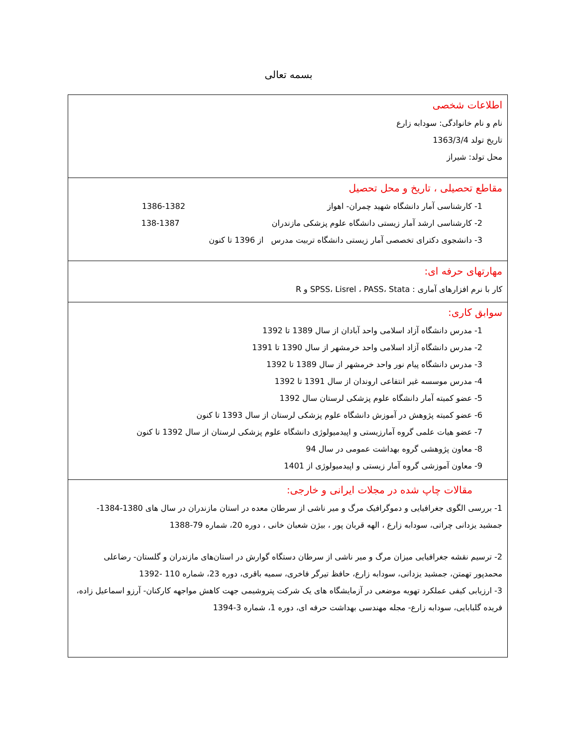بسمه تعالی
| اطلاعات شخصی نام و نام خانوادگی: سودابه زارع تاریخ تولد 1363/3/4 محل تولد: شیراز |
| مقاطع تحصیلی ، تاریخ و محل تحصیل 1- کارشناسی آمار دانشگاه شهید چمران- اهواز 1382-1386 2- کارشناسی ارشد آمار زیستی دانشگاه علوم پزشکی مازندران 1387-138 3- دانشجوی دکترای تخصصی آمار زیستی دانشگاه تربیت مدرس از 1396 تا کنون |
| مهارتهای حرفه ای: کار با نرم افزارهای آماری : SPSS، Lisrel ، PASS، Stata و R |
| سوابق کاری: 1- مدرس دانشگاه آزاد اسلامی واحد آبادان از سال 1389 تا 1392 2- مدرس دانشگاه آزاد اسلامی واحد خرمشهر از سال 1390 تا 1391 3- مدرس دانشگاه پیام نور واحد خرمشهر از سال 1389 تا 1392 4- مدرس موسسه غیر انتفاعی اروندان از سال 1391 تا 1392 5- عضو کمیته آمار دانشگاه علوم پزشکی لرستان سال 1392 6- عضو کمیته پژوهش در آموزش دانشگاه علوم پزشکی لرستان از سال 1393 تا کنون 7- عضو هیات علمی گروه آمارزیستی و اپیدمیولوژی دانشگاه علوم پزشکی لرستان از سال 1392 تا کنون 8- معاون پژوهشی گروه بهداشت عمومی در سال 94 9- معاون آموزشی گروه آمار زیستی و اپیدمیولوژی از 1401 |
| مقالات چاپ شده در مجلات ایرانی و خارجی: 1- بررسی الگوی جغرافیایی و دموگرافیک مرگ و میر ناشی از سرطان معده در استان مازندران در سال های 1380-1384- جمشید یزدانی چراتی، سودابه زارع ، الهه قربان پور ، بیژن شعبان خانی ، دوره 20، شماره 79-1388 2- ترسیم نقشه جغرافیایی میزان مرگ و میر ناشی از سرطان دستگاه گوارش در استان‌های مازندران و گلستان- رضاعلی محمدپور تهمتن، جمشید یزدانی، سودابه زارع، حافظ تیرگر فاخری، سمیه باقری، دوره 23، شماره 110 -1392 3- ارزیابی کیفی عملکرد تهویه موضعی در آزمایشگاه های یک شرکت پتروشیمی جهت کاهش مواجهه کارکنان- آرزو اسماعیل زاده، فریده گلبابایی، سودابه زارع- مجله مهندسی بهداشت حرفه ای، دوره 1، شماره 3-1394 |